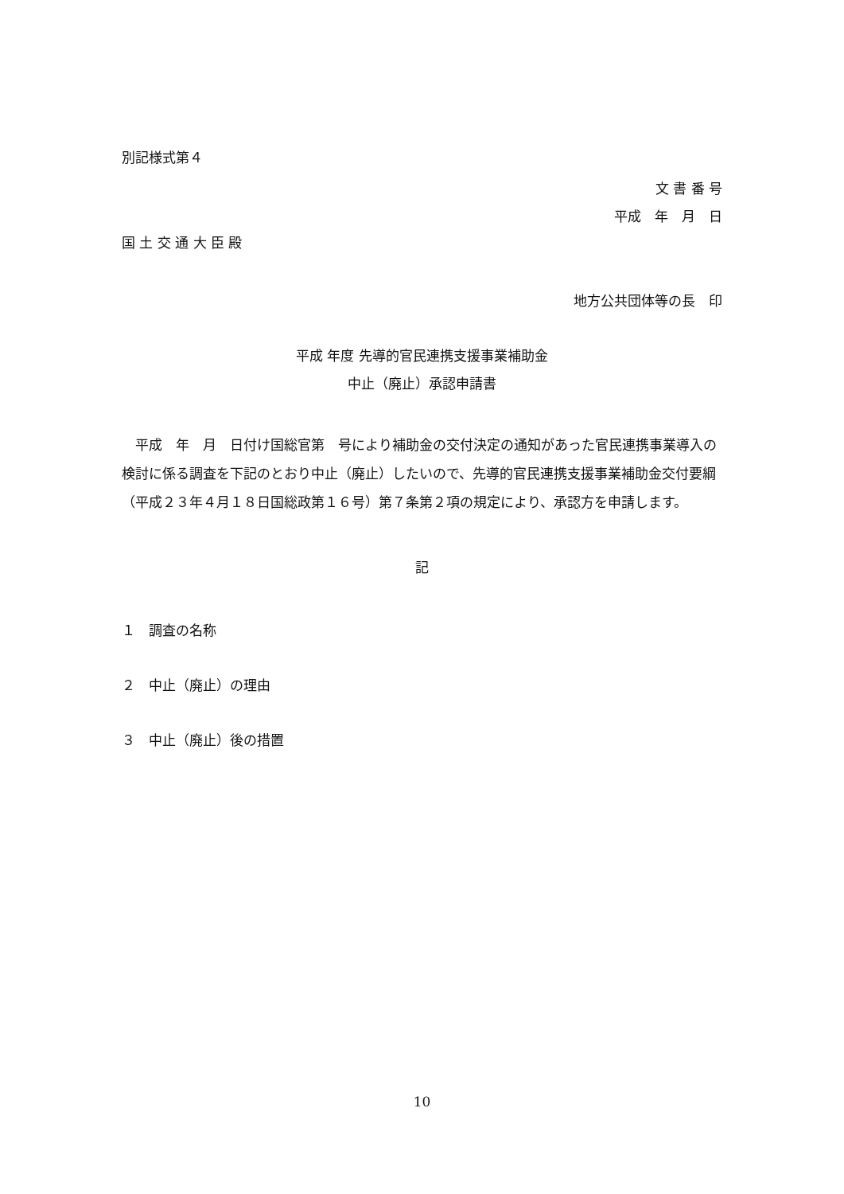別記様式第４
文 書 番 号
平成　年　月　日
国 土 交 通 大 臣 殿
地方公共団体等の長　印
平成 年度 先導的官民連携支援事業補助金
中止（廃止）承認申請書
　平成　年　月　日付け国総官第　号により補助金の交付決定の通知があった官民連携事業導入の検討に係る調査を下記のとおり中止（廃止）したいので、先導的官民連携支援事業補助金交付要綱（平成２３年４月１８日国総政第１６号）第７条第２項の規定により、承認方を申請します。
記
１　調査の名称
２　中止（廃止）の理由
３　中止（廃止）後の措置
10